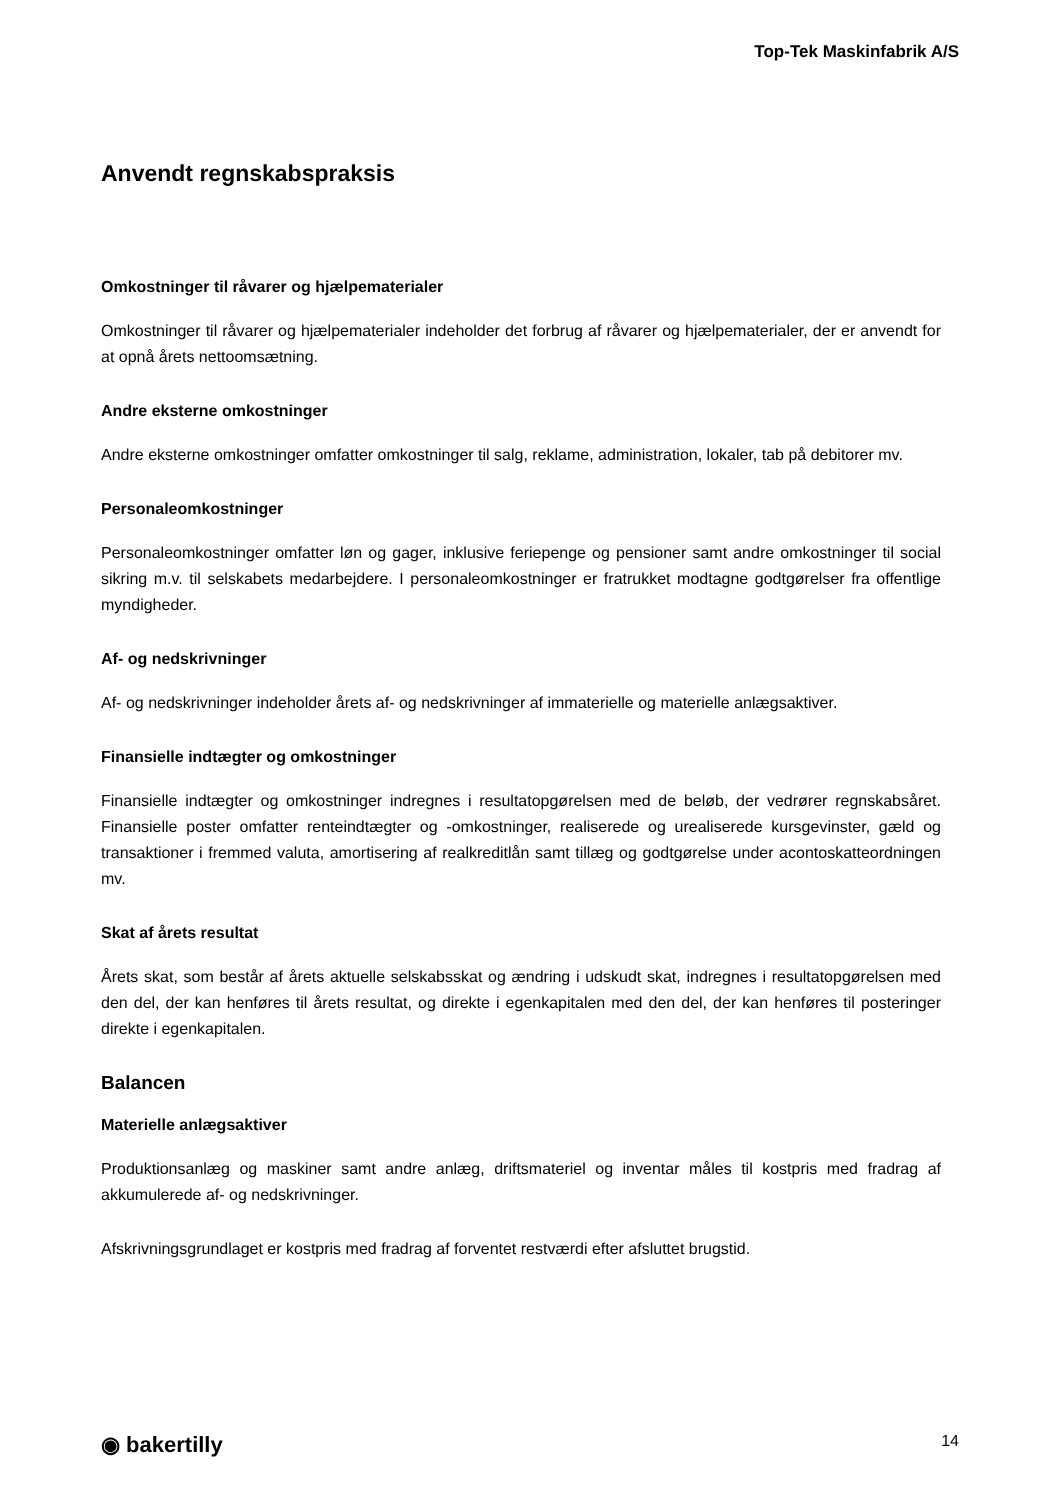Top-Tek Maskinfabrik A/S
Anvendt regnskabspraksis
Omkostninger til råvarer og hjælpematerialer
Omkostninger til råvarer og hjælpematerialer indeholder det forbrug af råvarer og hjælpematerialer, der er anvendt for at opnå årets nettoomsætning.
Andre eksterne omkostninger
Andre eksterne omkostninger omfatter omkostninger til salg, reklame, administration, lokaler, tab på debitorer mv.
Personaleomkostninger
Personaleomkostninger omfatter løn og gager, inklusive feriepenge og pensioner samt andre omkostninger til social sikring m.v. til selskabets medarbejdere. I personaleomkostninger er fratrukket modtagne godtgørelser fra offentlige myndigheder.
Af- og nedskrivninger
Af- og nedskrivninger indeholder årets af- og nedskrivninger af immaterielle og materielle anlægsaktiver.
Finansielle indtægter og omkostninger
Finansielle indtægter og omkostninger indregnes i resultatopgørelsen med de beløb, der vedrører regnskabsåret. Finansielle poster omfatter renteindtægter og -omkostninger, realiserede og urealiserede kursgevinster, gæld og transaktioner i fremmed valuta, amortisering af realkreditlån samt tillæg og godtgørelse under acontoskatteordningen mv.
Skat af årets resultat
Årets skat, som består af årets aktuelle selskabsskat og ændring i udskudt skat, indregnes i resultatopgørelsen med den del, der kan henføres til årets resultat, og direkte i egenkapitalen med den del, der kan henføres til posteringer direkte i egenkapitalen.
Balancen
Materielle anlægsaktiver
Produktionsanlæg og maskiner samt andre anlæg, driftsmateriel og inventar måles til kostpris med fradrag af akkumulerede af- og nedskrivninger.
Afskrivningsgrundlaget er kostpris med fradrag af forventet restværdi efter afsluttet brugstid.
◉ bakertilly 14